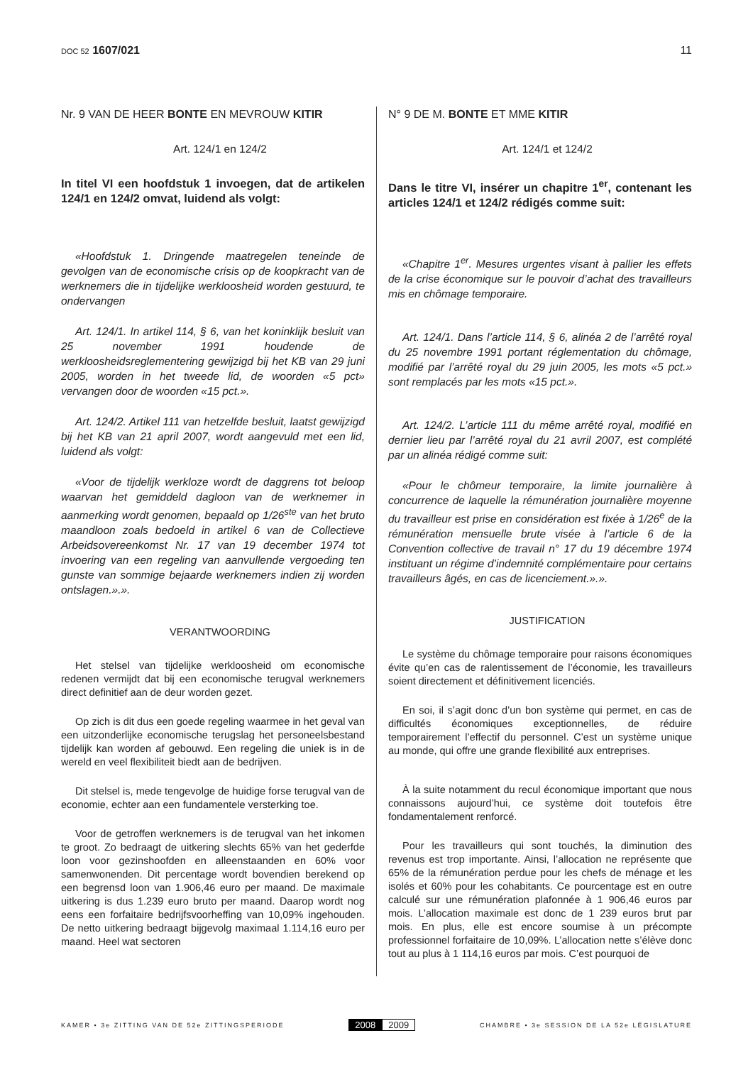DOC 52 1607/021 11
Nr. 9 VAN DE HEER BONTE EN MEVROUW KITIR
Art. 124/1 en 124/2
In titel VI een hoofdstuk 1 invoegen, dat de artikelen 124/1 en 124/2 omvat, luidend als volgt:
«Hoofdstuk 1. Dringende maatregelen teneinde de gevolgen van de economische crisis op de koopkracht van de werknemers die in tijdelijke werkloosheid worden gestuurd, te ondervangen
Art. 124/1. In artikel 114, § 6, van het koninklijk besluit van 25 november 1991 houdende de werkloosheidsreglementering gewijzigd bij het KB van 29 juni 2005, worden in het tweede lid, de woorden «5 pct» vervangen door de woorden «15 pct.».
Art. 124/2. Artikel 111 van hetzelfde besluit, laatst gewijzigd bij het KB van 21 april 2007, wordt aangevuld met een lid, luidend als volgt:
«Voor de tijdelijk werkloze wordt de daggrens tot beloop waarvan het gemiddeld dagloon van de werknemer in aanmerking wordt genomen, bepaald op 1/26<sup>ste</sup> van het bruto maandloon zoals bedoeld in artikel 6 van de Collectieve Arbeidsovereenkomst Nr. 17 van 19 december 1974 tot invoering van een regeling van aanvullende vergoeding ten gunste van sommige bejaarde werknemers indien zij worden ontslagen.».».
VERANTWOORDING
Het stelsel van tijdelijke werkloosheid om economische redenen vermijdt dat bij een economische terugval werknemers direct definitief aan de deur worden gezet.
Op zich is dit dus een goede regeling waarmee in het geval van een uitzonderlijke economische terugslag het personeelsbestand tijdelijk kan worden af gebouwd. Een regeling die uniek is in de wereld en veel flexibiliteit biedt aan de bedrijven.
Dit stelsel is, mede tengevolge de huidige forse terugval van de economie, echter aan een fundamentele versterking toe.
Voor de getroffen werknemers is de terugval van het inkomen te groot. Zo bedraagt de uitkering slechts 65% van het gederfde loon voor gezinshoofden en alleenstaanden en 60% voor samenwonenden. Dit percentage wordt bovendien berekend op een begrensd loon van 1.906,46 euro per maand. De maximale uitkering is dus 1.239 euro bruto per maand. Daarop wordt nog eens een forfaitaire bedrijfsvoorheffing van 10,09% ingehouden. De netto uitkering bedraagt bijgevolg maximaal 1.114,16 euro per maand. Heel wat sectoren
N° 9 DE M. BONTE ET MME KITIR
Art. 124/1 et 124/2
Dans le titre VI, insérer un chapitre 1<sup>er</sup>, contenant les articles 124/1 et 124/2 rédigés comme suit:
«Chapitre 1<sup>er</sup>. Mesures urgentes visant à pallier les effets de la crise économique sur le pouvoir d’achat des travailleurs mis en chômage temporaire.
Art. 124/1. Dans l’article 114, § 6, alinéa 2 de l’arrêté royal du 25 novembre 1991 portant réglementation du chômage, modifié par l’arrêté royal du 29 juin 2005, les mots «5 pct.» sont remplacés par les mots «15 pct.».
Art. 124/2. L’article 111 du même arrêté royal, modifié en dernier lieu par l’arrêté royal du 21 avril 2007, est complété par un alinéa rédigé comme suit:
«Pour le chômeur temporaire, la limite journalière à concurrence de laquelle la rémunération journalière moyenne du travailleur est prise en considération est fixée à 1/26<sup>e</sup> de la rémunération mensuelle brute visée à l’article 6 de la Convention collective de travail n° 17 du 19 décembre 1974 instituant un régime d’indemnité complémentaire pour certains travailleurs âgés, en cas de licenciement.».».
JUSTIFICATION
Le système du chômage temporaire pour raisons économiques évite qu’en cas de ralentissement de l’économie, les travailleurs soient directement et définitivement licenciés.
En soi, il s’agit donc d’un bon système qui permet, en cas de difficultés économiques exceptionnelles, de réduire temporairement l’effectif du personnel. C’est un système unique au monde, qui offre une grande flexibilité aux entreprises.
À la suite notamment du recul économique important que nous connaissons aujourd’hui, ce système doit toutefois être fondamentalement renforcé.
Pour les travailleurs qui sont touchés, la diminution des revenus est trop importante. Ainsi, l’allocation ne représente que 65% de la rémunération perdue pour les chefs de ménage et les isolés et 60% pour les cohabitants. Ce pourcentage est en outre calculé sur une rémunération plafonnée à 1 906,46 euros par mois. L’allocation maximale est donc de 1 239 euros brut par mois. En plus, elle est encore soumise à un précompte professionnel forfaitaire de 10,09%. L’allocation nette s’élève donc tout au plus à 1 114,16 euros par mois. C’est pourquoi de
KAMER • 3e ZITTING VAN DE 52e ZITTINGSPERIODE
2008 2009
CHAMBRE • 3e SESSION DE LA 52e LÉGISLATURE